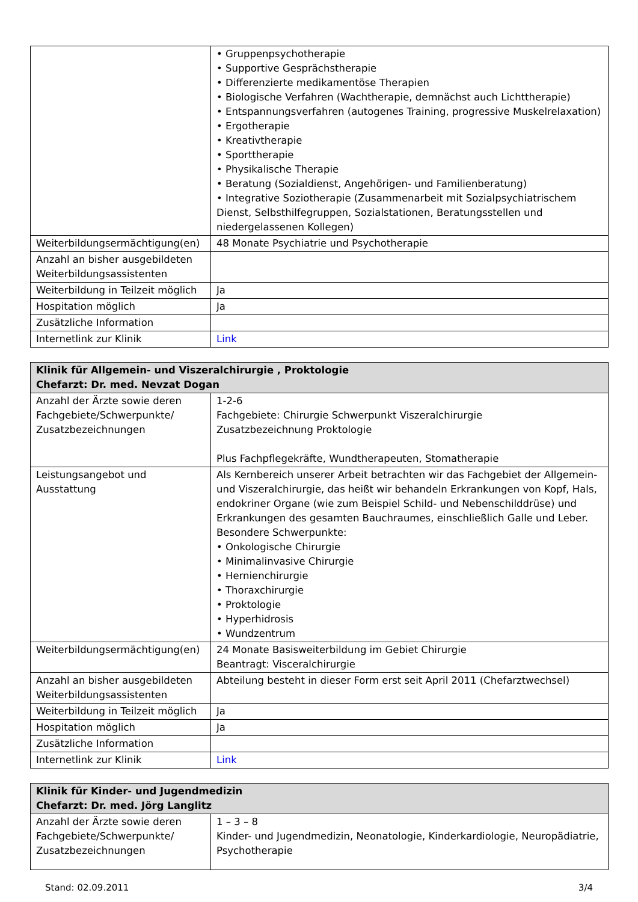| | • Gruppenpsychotherapie • Supportive Gesprächstherapie • Differenzierte medikamentöse Therapien • Biologische Verfahren (Wachtherapie, demnächst auch Lichttherapie) • Entspannungsverfahren (autogenes Training, progressive Muskelrelaxation) • Ergotherapie • Kreativtherapie • Sporttherapie • Physikalische Therapie • Beratung (Sozialdienst, Angehörigen- und Familienberatung) • Integrative Soziotherapie (Zusammenarbeit mit Sozialpsychiatrischem Dienst, Selbsthilfegruppen, Sozialstationen, Beratungsstellen und niedergelassenen Kollegen) |
| Weiterbildungsermächtigung(en) | 48 Monate Psychiatrie und Psychotherapie |
| Anzahl an bisher ausgebildeten Weiterbildungsassistenten | |
| Weiterbildung in Teilzeit möglich | Ja |
| Hospitation möglich | Ja |
| Zusätzliche Information | |
| Internetlink zur Klinik | Link |
| Klinik für Allgemein- und Viszeralchirurgie , Proktologie Chefarzt: Dr. med. Nevzat Dogan | |
| --- | --- |
| Anzahl der Ärzte sowie deren Fachgebiete/Schwerpunkte/ Zusatzbezeichnungen | 1-2-6 Fachgebiete: Chirurgie Schwerpunkt Viszeralchirurgie Zusatzbezeichnung Proktologie Plus Fachpflegekräfte, Wundtherapeuten, Stomatherapie |
| Leistungsangebot und Ausstattung | Als Kernbereich unserer Arbeit betrachten wir das Fachgebiet der Allgemein- und Viszeralchirurgie, das heißt wir behandeln Erkrankungen von Kopf, Hals, endokriner Organe (wie zum Beispiel Schild- und Nebenschilddrüse) und Erkrankungen des gesamten Bauchraumes, einschließlich Galle und Leber. Besondere Schwerpunkte: • Onkologische Chirurgie • Minimalinvasive Chirurgie • Hernienchirurgie • Thoraxchirurgie • Proktologie • Hyperhidrosis • Wundzentrum |
| Weiterbildungsermächtigung(en) | 24 Monate Basisweiterbildung im Gebiet Chirurgie Beantragt: Visceralchirurgie |
| Anzahl an bisher ausgebildeten Weiterbildungsassistenten | Abteilung besteht in dieser Form erst seit April 2011 (Chefarztwechsel) |
| Weiterbildung in Teilzeit möglich | Ja |
| Hospitation möglich | Ja |
| Zusätzliche Information | |
| Internetlink zur Klinik | Link |
| Klinik für Kinder- und Jugendmedizin Chefarzt: Dr. med. Jörg Langlitz | |
| --- | --- |
| Anzahl der Ärzte sowie deren Fachgebiete/Schwerpunkte/ Zusatzbezeichnungen | 1 – 3 – 8 Kinder- und Jugendmedizin, Neonatologie, Kinderkardiologie, Neuropädiatrie, Psychotherapie |
Stand: 02.09.2011 3/4